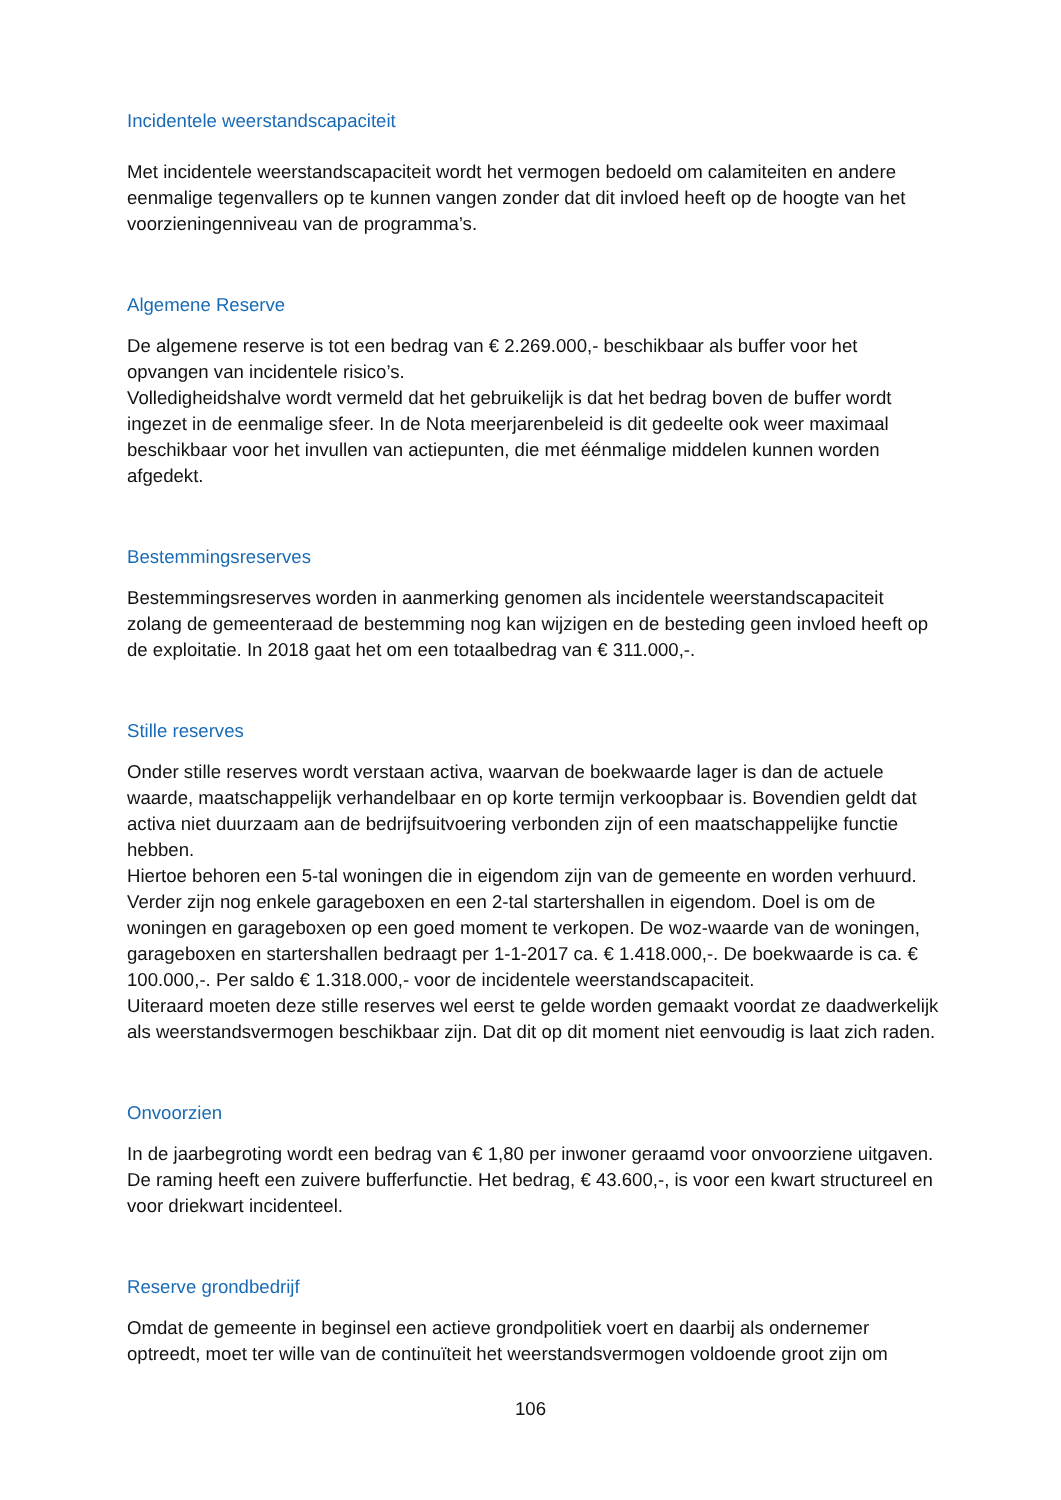Incidentele weerstandscapaciteit
Met incidentele weerstandscapaciteit wordt het vermogen bedoeld om calamiteiten en andere eenmalige tegenvallers op te kunnen vangen zonder dat dit invloed heeft op de hoogte van het voorzieningenniveau van de programma’s.
Algemene Reserve
De algemene reserve is tot een bedrag van € 2.269.000,- beschikbaar als buffer voor het opvangen van incidentele risico’s.
Volledigheidshalve wordt vermeld dat het gebruikelijk is dat het bedrag boven de buffer wordt ingezet in de eenmalige sfeer. In de Nota meerjarenbeleid is dit gedeelte ook weer maximaal beschikbaar voor het invullen van actiepunten, die met éénmalige middelen kunnen worden afgedekt.
Bestemmingsreserves
Bestemmingsreserves worden in aanmerking genomen als incidentele weerstandscapaciteit zolang de gemeenteraad de bestemming nog kan wijzigen en de besteding geen invloed heeft op de exploitatie. In 2018 gaat het om een totaalbedrag van € 311.000,-.
Stille reserves
Onder stille reserves wordt verstaan activa, waarvan de boekwaarde lager is dan de actuele waarde, maatschappelijk verhandelbaar en op korte termijn verkoopbaar is. Bovendien geldt dat activa niet duurzaam aan de bedrijfsuitvoering verbonden zijn of een maatschappelijke functie hebben.
Hiertoe behoren een 5-tal woningen die in eigendom zijn van de gemeente en worden verhuurd. Verder zijn nog enkele garageboxen en een 2-tal startershallen in eigendom. Doel is om de woningen en garageboxen op een goed moment te verkopen. De woz-waarde van de woningen, garageboxen en startershallen bedraagt per 1-1-2017 ca. € 1.418.000,-. De boekwaarde is ca. € 100.000,-. Per saldo € 1.318.000,- voor de incidentele weerstandscapaciteit.
Uiteraard moeten deze stille reserves wel eerst te gelde worden gemaakt voordat ze daadwerkelijk als weerstandsvermogen beschikbaar zijn. Dat dit op dit moment niet eenvoudig is laat zich raden.
Onvoorzien
In de jaarbegroting wordt een bedrag van € 1,80 per inwoner geraamd voor onvoorziene uitgaven. De raming heeft een zuivere bufferfunctie. Het bedrag, € 43.600,-, is voor een kwart structureel en voor driekwart incidenteel.
Reserve grondbedrijf
Omdat de gemeente in beginsel een actieve grondpolitiek voert en daarbij als ondernemer optreedt, moet ter wille van de continuïteit het weerstandsvermogen voldoende groot zijn om
106